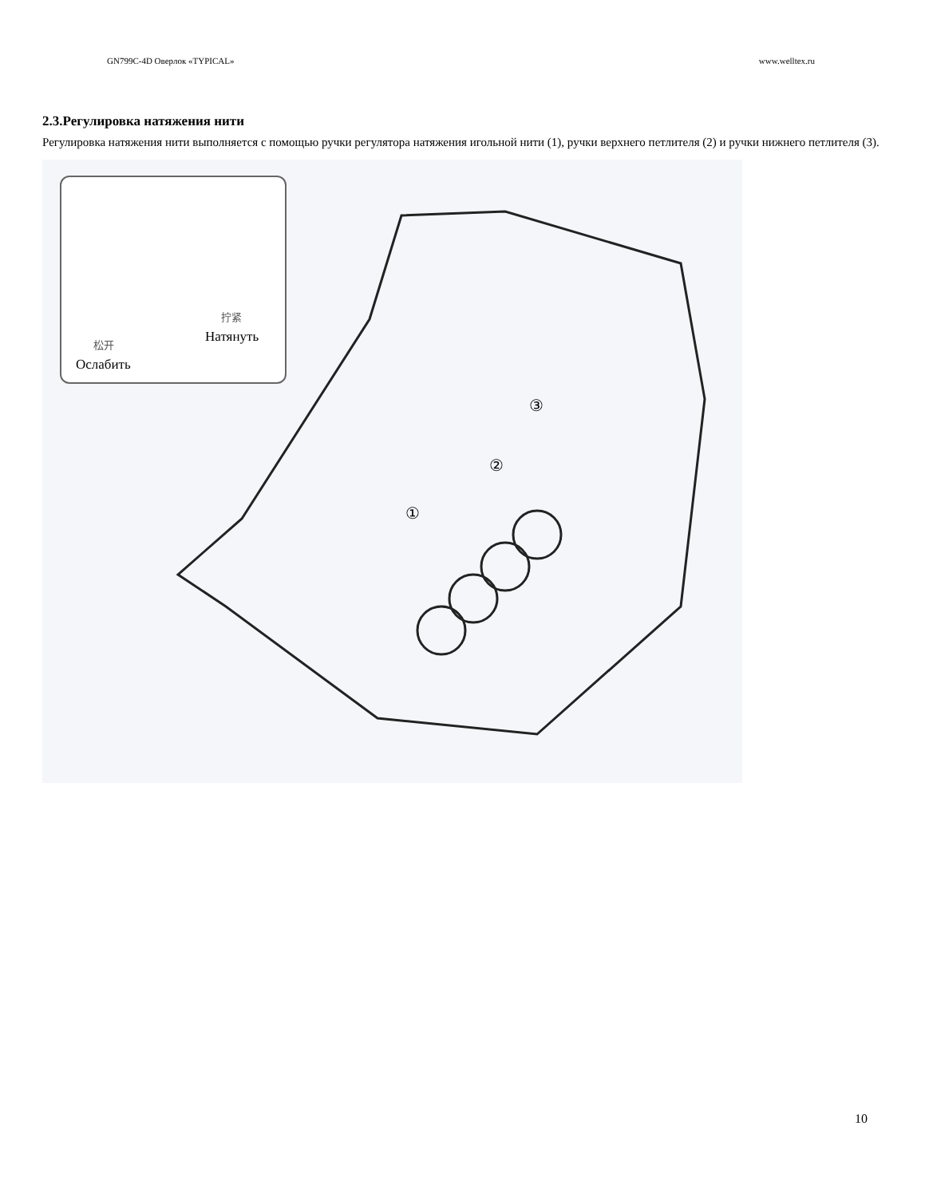GN799C-4D Оверлок «TYPICAL» www.welltex.ru
2.3.Регулировка натяжения нити
Регулировка натяжения нити выполняется с помощью ручки регулятора натяжения игольной нити (1), ручки верхнего петлителя (2) и ручки нижнего петлителя (3).
③
②
①
拧紧
Натянуть
松开
Ослабить
10